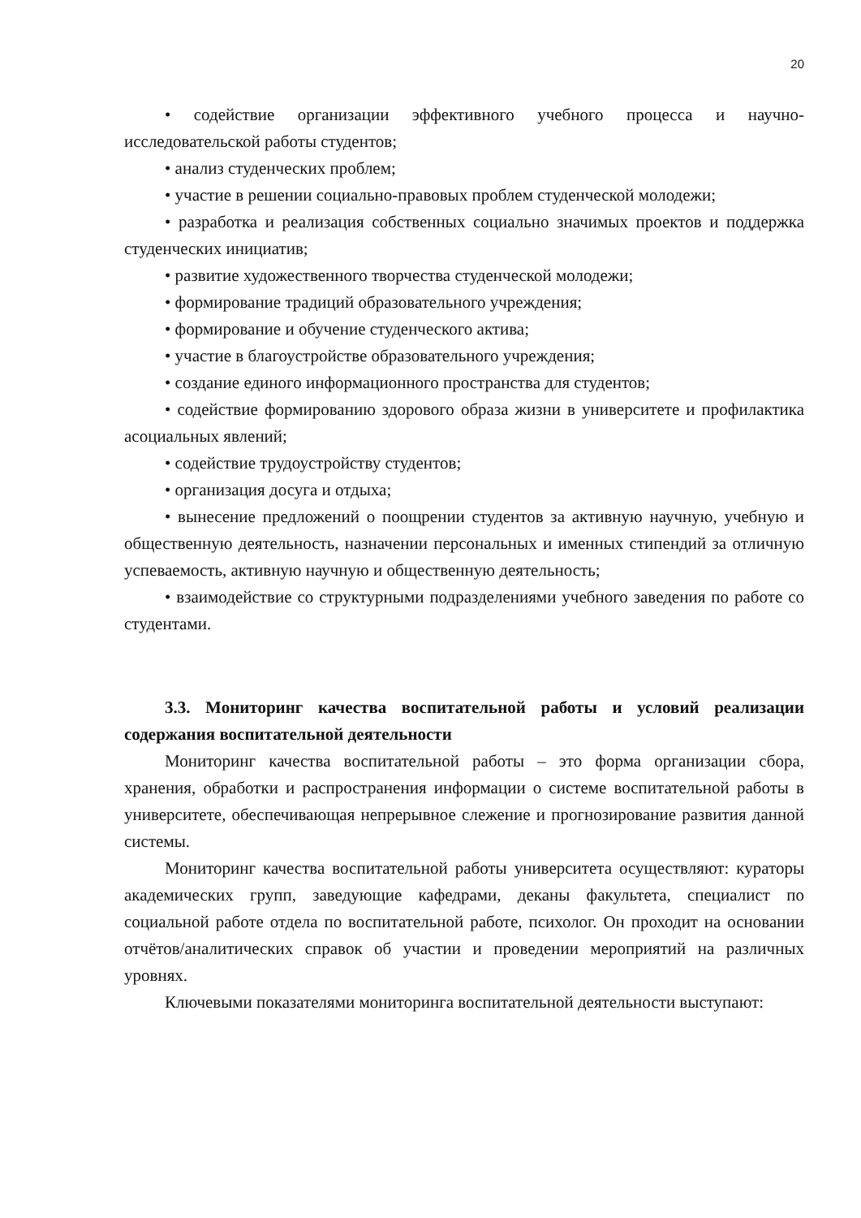20
• содействие организации эффективного учебного процесса и научно-исследовательской работы студентов;
• анализ студенческих проблем;
• участие в решении социально-правовых проблем студенческой молодежи;
• разработка и реализация собственных социально значимых проектов и поддержка студенческих инициатив;
• развитие художественного творчества студенческой молодежи;
• формирование традиций образовательного учреждения;
• формирование и обучение студенческого актива;
• участие в благоустройстве образовательного учреждения;
• создание единого информационного пространства для студентов;
• содействие формированию здорового образа жизни в университете и профилактика асоциальных явлений;
• содействие трудоустройству студентов;
• организация досуга и отдыха;
• вынесение предложений о поощрении студентов за активную научную, учебную и общественную деятельность, назначении персональных и именных стипендий за отличную успеваемость, активную научную и общественную деятельность;
• взаимодействие со структурными подразделениями учебного заведения по работе со студентами.
3.3. Мониторинг качества воспитательной работы и условий реализации содержания воспитательной деятельности
Мониторинг качества воспитательной работы – это форма организации сбора, хранения, обработки и распространения информации о системе воспитательной работы в университете, обеспечивающая непрерывное слежение и прогнозирование развития данной системы.
Мониторинг качества воспитательной работы университета осуществляют: кураторы академических групп, заведующие кафедрами, деканы факультета, специалист по социальной работе отдела по воспитательной работе, психолог. Он проходит на основании отчётов/аналитических справок об участии и проведении мероприятий на различных уровнях.
Ключевыми показателями мониторинга воспитательной деятельности выступают: